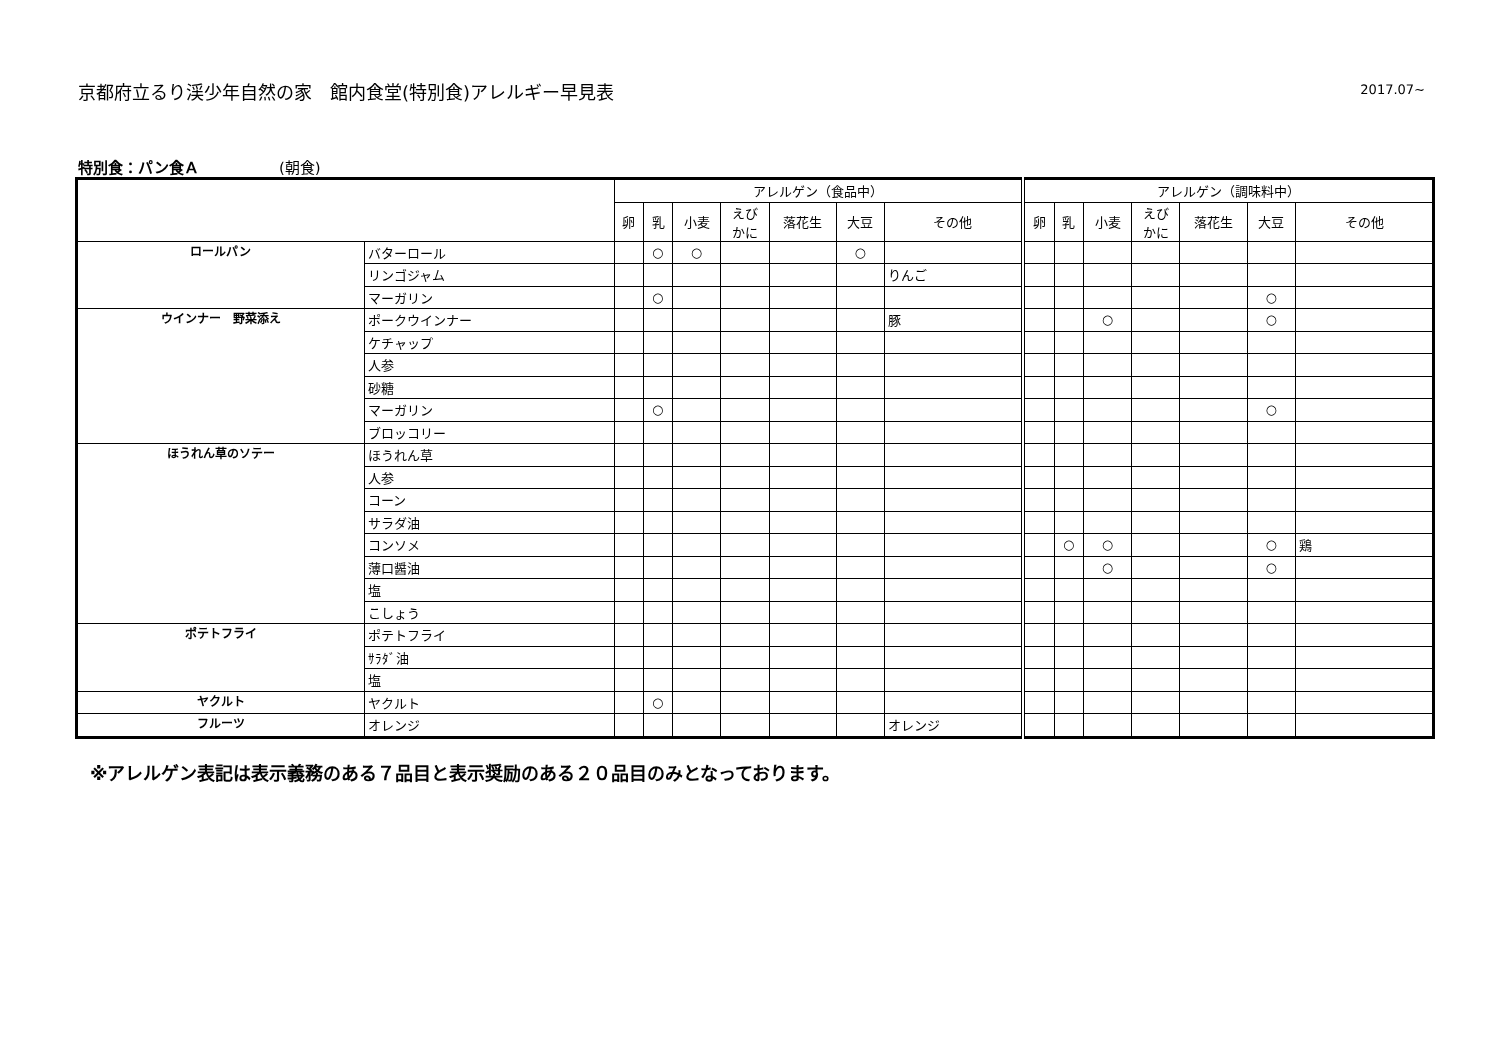京都府立るり渓少年自然の家　館内食堂(特別食)アレルギー早見表
2017.07~
特別食：パン食Ａ (朝食)
| | | アレルゲン（食品中） | | | | | | | アレルゲン（調味料中） | | | | | | |
| --- | --- | --- | --- | --- | --- | --- | --- | --- | --- | --- | --- | --- | --- | --- | --- |
| | | 卵 | 乳 | 小麦 | えび かに | 落花生 | 大豆 | その他 | 卵 | 乳 | 小麦 | えび かに | 落花生 | 大豆 | その他 |
| ロールパン | バターロール | | ○ | ○ | | | ○ | | | | | | | | |
| | リンゴジャム | | | | | | | りんご | | | | | | | |
| | マーガリン | | ○ | | | | | | | | | | | ○ | |
| ウインナー 野菜添え | ポークウインナー | | | | | | | 豚 | | | ○ | | | ○ | |
| | ケチャップ | | | | | | | | | | | | | | |
| | 人参 | | | | | | | | | | | | | | |
| | 砂糖 | | | | | | | | | | | | | | |
| | マーガリン | | ○ | | | | | | | | | | | ○ | |
| | ブロッコリー | | | | | | | | | | | | | | |
| ほうれん草のソテー | ほうれん草 | | | | | | | | | | | | | | |
| | 人参 | | | | | | | | | | | | | | |
| | コーン | | | | | | | | | | | | | | |
| | サラダ油 | | | | | | | | | | | | | | |
| | コンソメ | | | | | | | | | ○ | ○ | | | ○ | 鶏 |
| | 薄口醤油 | | | | | | | | | | ○ | | | ○ | |
| | 塩 | | | | | | | | | | | | | | |
| | こしょう | | | | | | | | | | | | | | |
| ポテトフライ | ポテトフライ | | | | | | | | | | | | | | |
| | ｻﾗﾀﾞ油 | | | | | | | | | | | | | | |
| | 塩 | | | | | | | | | | | | | | |
| ヤクルト | ヤクルト | | ○ | | | | | | | | | | | | |
| フルーツ | オレンジ | | | | | | | オレンジ | | | | | | | |
※アレルゲン表記は表示義務のある７品目と表示奨励のある２０品目のみとなっております。